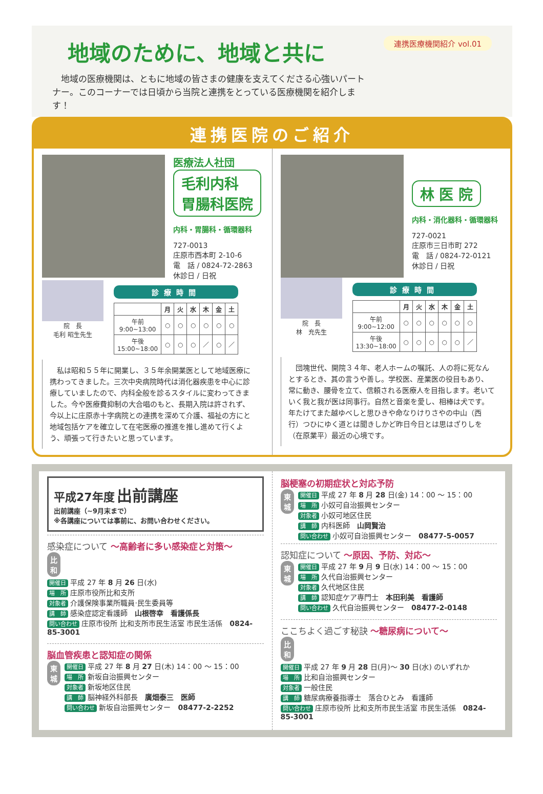地域のために、地域と共に
連携医療機関紹介 vol.01
　地域の医療機関は、ともに地域の皆さまの健康を支えてくださる心強いパートナー。このコーナーでは日頃から当院と連携をとっている医療機関を紹介します！
連携医院のご紹介
医療法人社団
毛利内科
胃腸科医院
内科・胃腸科・循環器科
727-0013
庄原市西本町 2-10-6
電　話 / 0824-72-2863
休診日 / 日祝
院　長
毛利 昭生先生
診療時間
| | 月 | 火 | 水 | 木 | 金 | 土 |
| --- | --- | --- | --- | --- | --- | --- |
| 午前 9:00~13:00 | ○ | ○ | ○ | ○ | ○ | ○ |
| 午後 15:00~18:00 | ○ | ○ | ○ | ／ | ○ | ／ |
　私は昭和５５年に開業し、３５年余開業医として地域医療に携わってきました。三次中央病院時代は消化器疾患を中心に診療していましたので、内科全般を診るスタイルに変わってきました。今や医療費抑制の大合唱のもと、長期入院は許されず、今以上に庄原赤十字病院との連携を深めて介護、福祉の方にと地域包括ケアを確立して在宅医療の推進を推し進めて行くよう、頑張って行きたいと思っています。
林 医 院
内科・消化器科・循環器科
727-0021
庄原市三日市町 272
電　話 / 0824-72-0121
休診日 / 日祝
院　長
林　充先生
診療時間
| | 月 | 火 | 水 | 木 | 金 | 土 |
| --- | --- | --- | --- | --- | --- | --- |
| 午前 9:00~12:00 | ○ | ○ | ○ | ○ | ○ | ○ |
| 午後 13:30~18:00 | ○ | ○ | ○ | ○ | ○ | ／ |
　団塊世代、開院３４年、老人ホームの嘱託、人の将に死なんとするとき、其の言うや善し。学校医、産業医の役目もあり、常に動き、腰骨を立て、信頼される医療人を目指します。老いていく我と我が医は同事行。自然と音楽を愛し、相棒は犬です。
年たけてまた越ゆべしと思ひきや命なりけりさやの中山（西行）つひにゆく道とは聞きしかど昨日今日とは思はざりしを（在原業平）最近の心境です。
平成27年度 出前講座
出前講座（~9月末まで）
※各講座については事前に、お問い合わせください。
感染症について ～高齢者に多い感染症と対策～
比和 開催日 平成 27 年 8 月 26 日(水)
場　所 庄原市役所比和支所
対象者 介護保険事業所職員·民生委員等
講　師 感染症認定看護師　山根啓幸　看護係長
問い合わせ 庄原市役所 比和支所市民生活室 市民生活係　0824-85-3001
脳血管疾患と認知症の関係
東城 開催日 平成 27 年 8 月 27 日(木) 14：00 ～ 15：00
場　所 新坂自治振興センター
対象者 新坂地区住民
講　師 脳神経外科部長　廣畑泰三　医師
問い合わせ 新坂自治振興センター　08477-2-2252
脳梗塞の初期症状と対応予防
東城 開催日 平成 27 年 8 月 28 日(金) 14：00 ～ 15：00
場　所 小奴可自治振興センター
対象者 小奴可地区住民
講　師 内科医師　山岡賢治
問い合わせ 小奴可自治振興センター　08477-5-0057
認知症について ～原因、予防、対応～
東城 開催日 平成 27 年 9 月 9 日(水) 14：00 ～ 15：00
場　所 久代自治振興センター
対象者 久代地区住民
講　師 認知症ケア専門士　本田利美　看護師
問い合わせ 久代自治振興センター　08477-2-0148
ここちよく過ごす秘訣 ～糖尿病について～
比和 開催日 平成 27 年 9 月 28 日(月)～ 30 日(水) のいずれか
場　所 比和自治振興センター
対象者 一般住民
講　師 糖尿病療養指導士　落合ひとみ　看護師
問い合わせ 庄原市役所 比和支所市民生活室 市民生活係　0824-85-3001